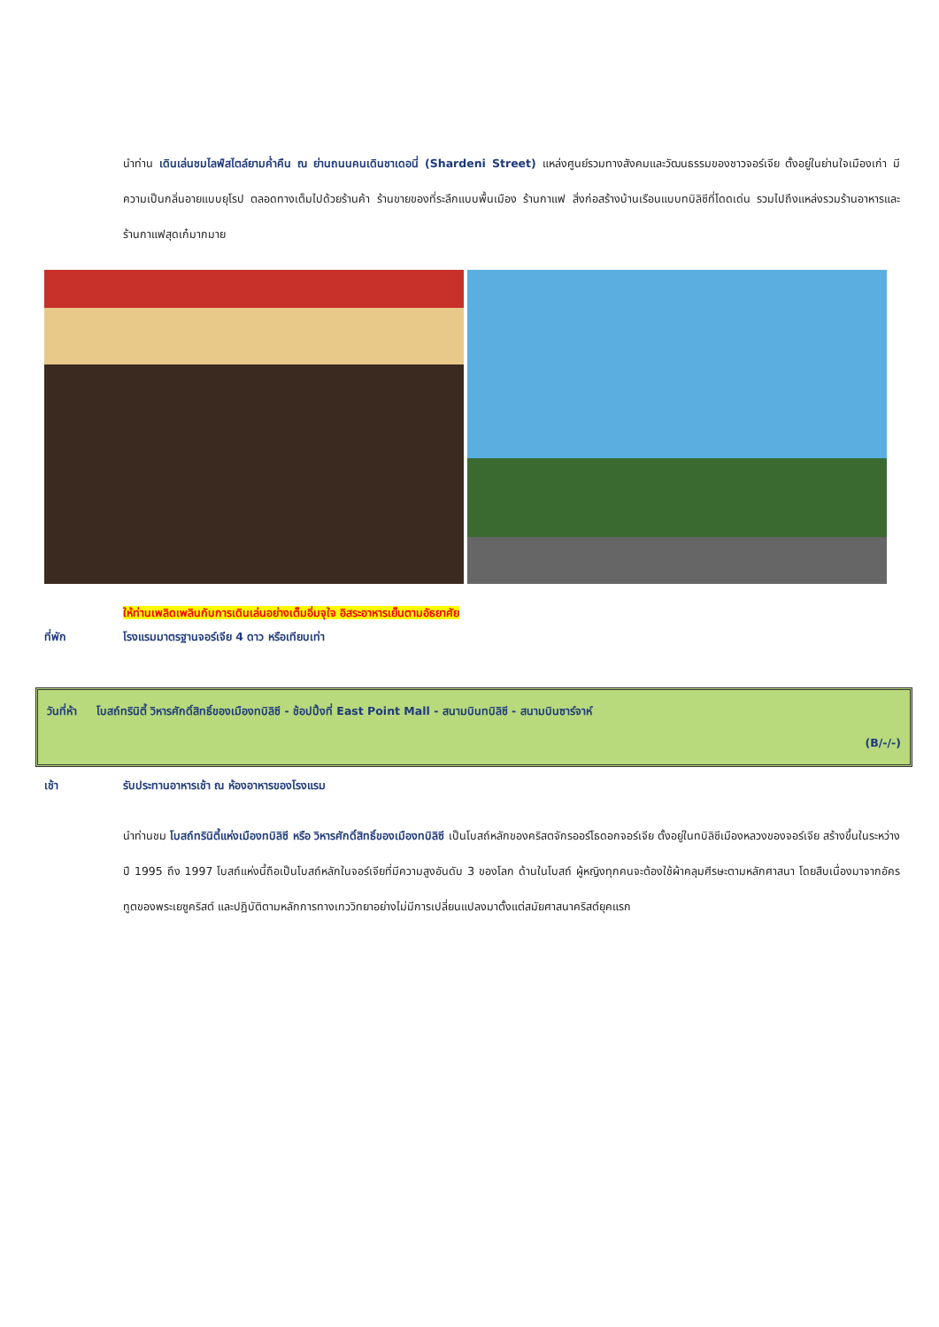นำท่าน เดินเล่นชมไลฟ์สไตล์ยามค่ำคืน ณ ย่านถนนคนเดินชาเดอนี่ (Shardeni Street) แหล่งศูนย์รวมทางสังคมและวัฒนธรรมของชาวจอร์เจีย ตั้งอยู่ในย่านใจเมืองเก่า มีความเป็นกลิ่นอายแบบยุโรป ตลอดทางเต็มไปด้วยร้านค้า ร้านขายของที่ระลึกแบบพื้นเมือง ร้านกาแฟ สิ่งก่อสร้างบ้านเรือนแบบทบิลิซีที่โดดเด่น รวมไปถึงแหล่งรวมร้านอาหารและร้านกาแฟสุดเก๋มากมาย
ให้ท่านเพลิดเพลินกับการเดินเล่นอย่างเต็มอิ่มจุใจ อิสระอาหารเย็นตามอัธยาศัย
ที่พัก โรงแรมมาตรฐานจอร์เจีย 4 ดาว หรือเทียบเท่า
วันที่ห้า โบสถ์ทรินิตี้ วิหารศักดิ์สิทธิ์ของเมืองทบิลิซี - ช้อปปิ้งที่ East Point Mall - สนามบินทบิลิซี - สนามบินซาร์จาห์
(B/-/-)
เช้า รับประทานอาหารเช้า ณ ห้องอาหารของโรงแรม
นำท่านชม โบสถ์ทรินิตี้แห่งเมืองทบิลิซี หรือ วิหารศักดิ์สิทธิ์ของเมืองทบิลิซี เป็นโบสถ์หลักของคริสตจักรออร์โธดอกจอร์เจีย ตั้งอยู่ในทบิลิซีเมืองหลวงของจอร์เจีย สร้างขึ้นในระหว่างปี 1995 ถึง 1997 โบสถ์แห่งนี้ถือเป็นโบสถ์หลักในจอร์เจียที่มีความสูงอันดับ 3 ของโลก ด้านในโบสถ์ ผู้หญิงทุกคนจะต้องใช้ผ้าคลุมศีรษะตามหลักศาสนา โดยสืบเนื่องมาจากอัครทูตของพระเยซูคริสต์ และปฏิบัติตามหลักการทางเทววิทยาอย่างไม่มีการเปลี่ยนแปลงมาตั้งแต่สมัยศาสนาคริสต์ยุคแรก